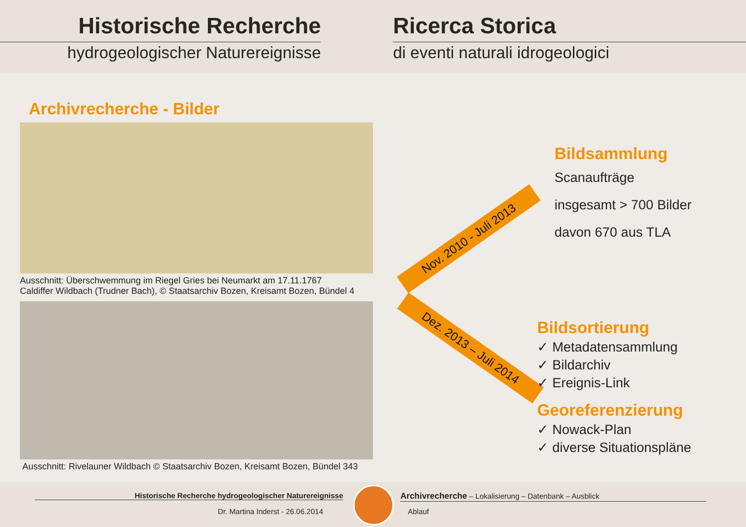Historische Recherche
hydrogeologischer Naturereignisse
Ricerca Storica
di eventi naturali idrogeologici
Archivrecherche - Bilder
Ausschnitt: Überschwemmung im Riegel Gries bei Neumarkt am 17.11.1767
Caldiffer Wildbach (Trudner Bach), © Staatsarchiv Bozen, Kreisamt Bozen, Bündel 4
Ausschnitt: Rivelauner Wildbach © Staatsarchiv Bozen, Kreisamt Bozen, Bündel 343
Nov. 2010 - Juli 2013
Dez. 2013 – Juli 2014
Bildsammlung
Scanaufträge
insgesamt > 700 Bilder
davon 670 aus TLA
Bildsortierung
✓ Metadatensammlung
✓ Bildarchiv
✓ Ereignis-Link
Georeferenzierung
✓ Nowack-Plan
✓ diverse Situationspläne
Historische Recherche hydrogeologischer Naturereignisse
Dr. Martina Inderst - 26.06.2014
Archivrecherche – Lokalisierung – Datenbank – Ausblick
Ablauf